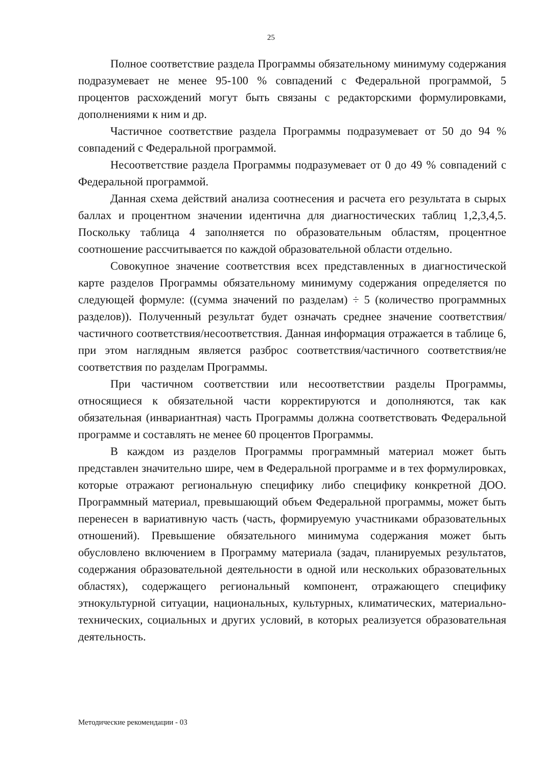25
Полное соответствие раздела Программы обязательному минимуму содержания подразумевает не менее 95-100 % совпадений с Федеральной программой, 5 процентов расхождений могут быть связаны с редакторскими формулировками, дополнениями к ним и др.
Частичное соответствие раздела Программы подразумевает от 50 до 94 % совпадений с Федеральной программой.
Несоответствие раздела Программы подразумевает от 0 до 49 % совпадений с Федеральной программой.
Данная схема действий анализа соотнесения и расчета его результата в сырых баллах и процентном значении идентична для диагностических таблиц 1,2,3,4,5. Поскольку таблица 4 заполняется по образовательным областям, процентное соотношение рассчитывается по каждой образовательной области отдельно.
Совокупное значение соответствия всех представленных в диагностической карте разделов Программы обязательному минимуму содержания определяется по следующей формуле: ((сумма значений по разделам) ÷ 5 (количество программных разделов)). Полученный результат будет означать среднее значение соответствия/частичного соответствия/несоответствия. Данная информация отражается в таблице 6, при этом наглядным является разброс соответствия/частичного соответствия/не соответствия по разделам Программы.
При частичном соответствии или несоответствии разделы Программы, относящиеся к обязательной части корректируются и дополняются, так как обязательная (инвариантная) часть Программы должна соответствовать Федеральной программе и составлять не менее 60 процентов Программы.
В каждом из разделов Программы программный материал может быть представлен значительно шире, чем в Федеральной программе и в тех формулировках, которые отражают региональную специфику либо специфику конкретной ДОО. Программный материал, превышающий объем Федеральной программы, может быть перенесен в вариативную часть (часть, формируемую участниками образовательных отношений). Превышение обязательного минимума содержания может быть обусловлено включением в Программу материала (задач, планируемых результатов, содержания образовательной деятельности в одной или нескольких образовательных областях), содержащего региональный компонент, отражающего специфику этнокультурной ситуации, национальных, культурных, климатических, материально-технических, социальных и других условий, в которых реализуется образовательная деятельность.
Методические рекомендации - 03